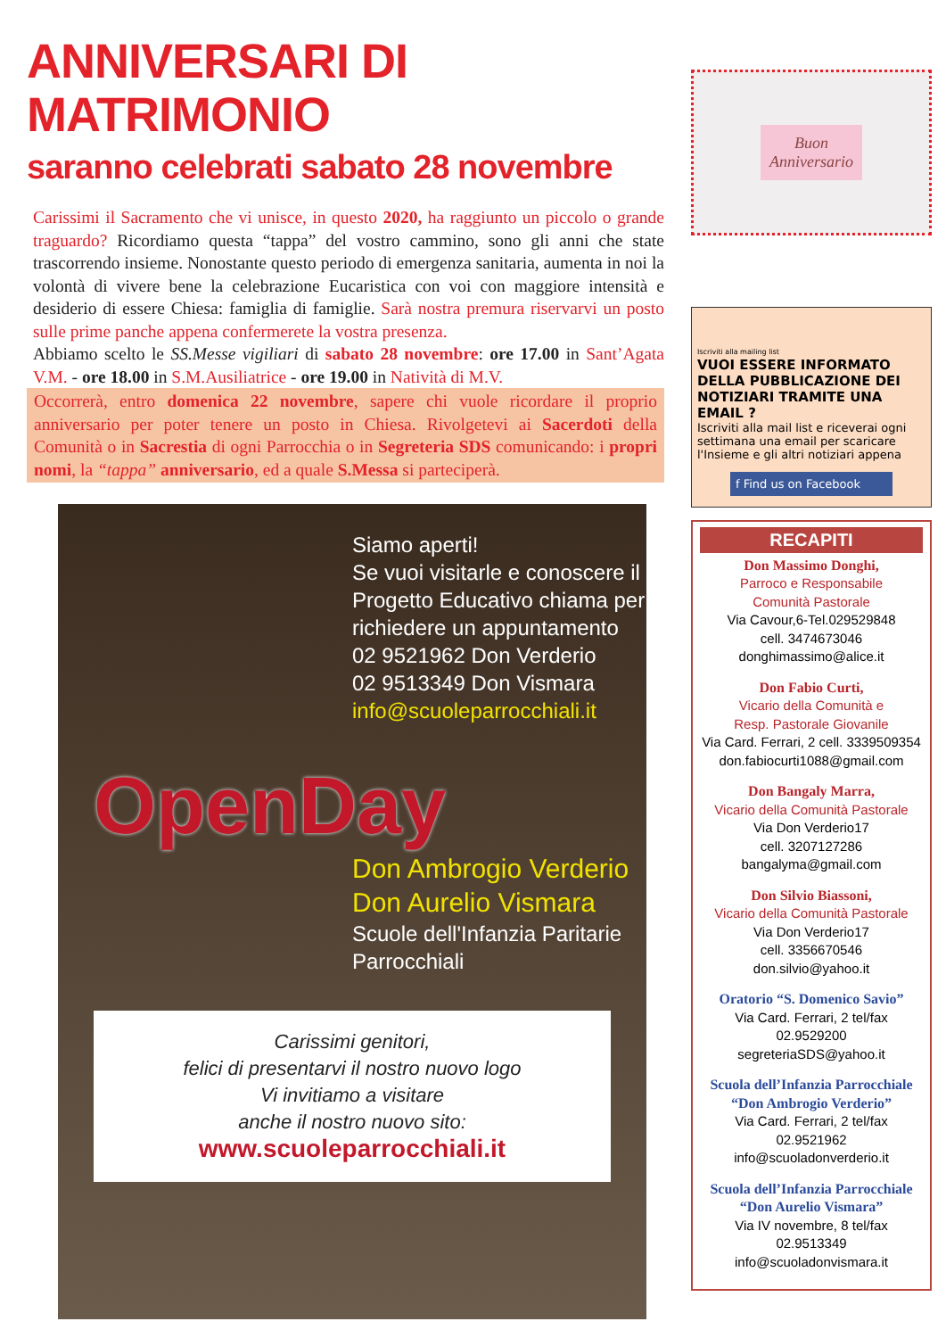ANNIVERSARI DI MATRIMONIO
saranno celebrati sabato 28 novembre
Carissimi il Sacramento che vi unisce, in questo 2020, ha raggiunto un piccolo o grande traguardo? Ricordiamo questa “tappa” del vostro cammino, sono gli anni che state trascorrendo insieme. Nonostante questo periodo di emergenza sanitaria, aumenta in noi la volontà di vivere bene la celebrazione Eucaristica con voi con maggiore intensità e desiderio di essere Chiesa: famiglia di famiglie. Sarà nostra premura riservarvi un posto sulle prime panche appena confermerete la vostra presenza.
Abbiamo scelto le SS.Messe vigiliari di sabato 28 novembre: ore 17.00 in Sant’Agata V.M. - ore 18.00 in S.M.Ausiliatrice - ore 19.00 in Natività di M.V.
Occorrerà, entro domenica 22 novembre, sapere chi vuole ricordare il proprio anniversario per poter tenere un posto in Chiesa. Rivolgetevi ai Sacerdoti della Comunità o in Sacrestia di ogni Parrocchia o in Segreteria SDS comunicando: i propri nomi, la “tappa” anniversario, ed a quale S.Messa si parteciperà.
Siamo aperti!
Se vuoi visitarle e conoscere il Progetto Educativo chiama per richiedere un appuntamento
02 9521962 Don Verderio
02 9513349 Don Vismara
info@scuoleparrocchiali.it
OpenDay
Don Ambrogio Verderio
Don Aurelio Vismara
Scuole dell'Infanzia Paritarie Parrocchiali
Carissimi genitori,
felici di presentarvi il nostro nuovo logo
Vi invitiamo a visitare
anche il nostro nuovo sito:
www.scuoleparrocchiali.it
Buon
Anniversario
Iscriviti alla mailing list
VUOI ESSERE INFORMATO DELLA PUBBLICAZIONE DEI NOTIZIARI TRAMITE UNA EMAIL ?
Iscriviti alla mail list e riceverai ogni settimana una email per scaricare l'Insieme e gli altri notiziari appena
f Find us on Facebook
RECAPITI
Don Massimo Donghi,
Parroco e Responsabile
Comunità Pastorale
Via Cavour,6-Tel.029529848
cell. 3474673046
donghimassimo@alice.it
Don Fabio Curti,
Vicario della Comunità e
Resp. Pastorale Giovanile
Via Card. Ferrari, 2 cell. 3339509354
don.fabiocurti1088@gmail.com
Don Bangaly Marra,
Vicario della Comunità Pastorale
Via Don Verderio17
cell. 3207127286
bangalyma@gmail.com
Don Silvio Biassoni,
Vicario della Comunità Pastorale
Via Don Verderio17
cell. 3356670546
don.silvio@yahoo.it
Oratorio “S. Domenico Savio”
Via Card. Ferrari, 2 tel/fax 02.9529200
segreteriaSDS@yahoo.it
Scuola dell’Infanzia Parrocchiale “Don Ambrogio Verderio”
Via Card. Ferrari, 2 tel/fax 02.9521962
info@scuoladonverderio.it
Scuola dell’Infanzia Parrocchiale “Don Aurelio Vismara”
Via IV novembre, 8 tel/fax 02.9513349
info@scuoladonvismara.it